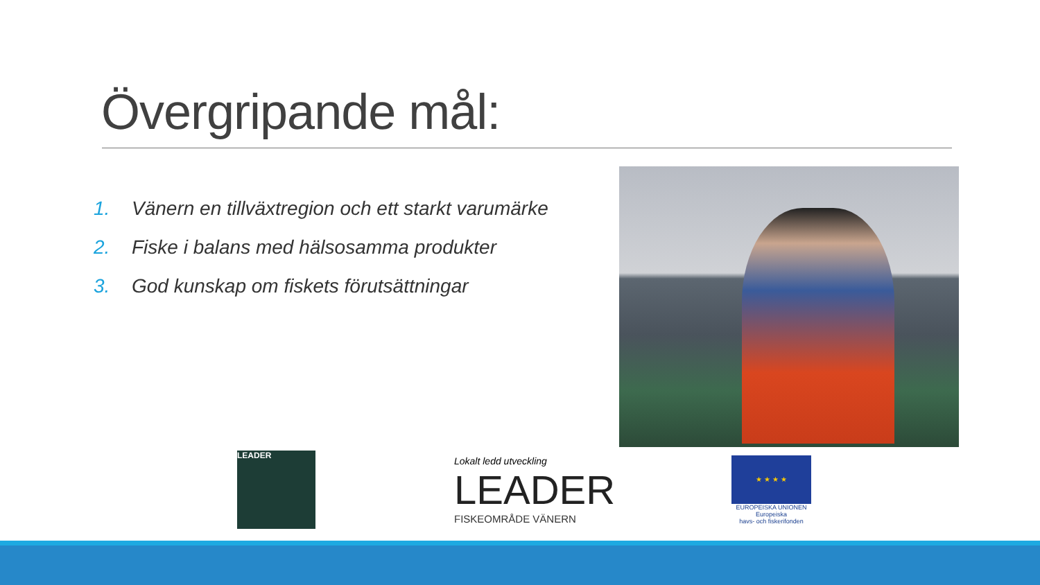Övergripande mål:
1. Vänern en tillväxtregion och ett starkt varumärke
2. Fiske i balans med hälsosamma produkter
3. God kunskap om fiskets förutsättningar
LEADER
Lokalt ledd utveckling
LEADER
FISKEOMRÅDE VÄNERN
★ ★ ★ ★
EUROPEISKA UNIONEN
Europeiska
havs- och fiskerifonden